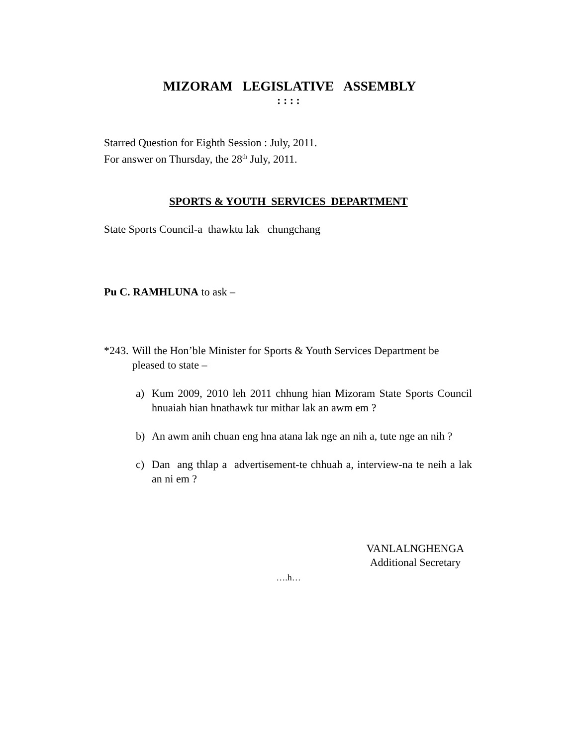MIZORAM LEGISLATIVE ASSEMBLY
: : : :
Starred Question for Eighth Session : July, 2011.
For answer on Thursday, the 28<sup>th</sup> July, 2011.
SPORTS & YOUTH SERVICES DEPARTMENT
State Sports Council-a thawktu lak chungchang
Pu C. RAMHLUNA to ask –
*243. Will the Hon’ble Minister for Sports & Youth Services Department be pleased to state –
a) Kum 2009, 2010 leh 2011 chhung hian Mizoram State Sports Council hnuaiah hian hnathawk tur mithar lak an awm em ?
b) An awm anih chuan eng hna atana lak nge an nih a, tute nge an nih ?
c) Dan ang thlap a advertisement-te chhuah a, interview-na te neih a lak an ni em ?
VANLALNGHENGA
Additional Secretary
….h…